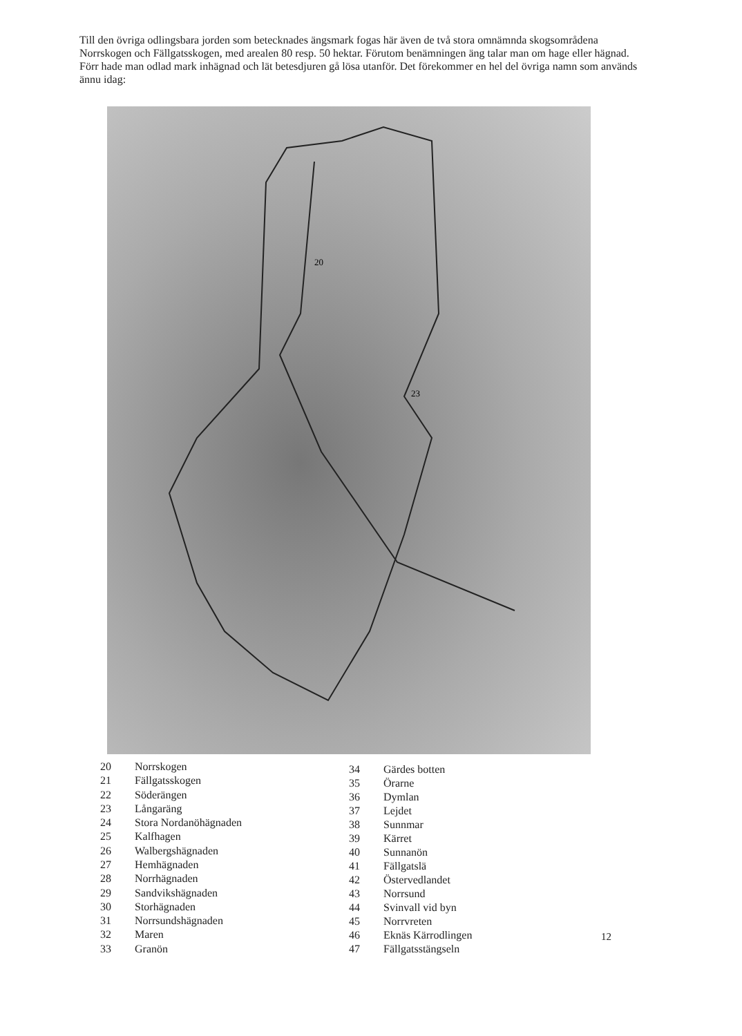Till den övriga odlingsbara jorden som betecknades ängsmark fogas här även de två stora omnämnda skogsområdena Norrskogen och Fällgatsskogen, med arealen 80 resp. 50 hektar. Förutom benämningen äng talar man om hage eller hägnad. Förr hade man odlad mark inhägnad och lät betesdjuren gå lösa utanför. Det förekommer en hel del övriga namn som används ännu idag:
20
23
| 20 | Norrskogen |
| 21 | Fällgatsskogen |
| 22 | Söderängen |
| 23 | Långaräng |
| 24 | Stora Nordanöhägnaden |
| 25 | Kalfhagen |
| 26 | Walbergshägnaden |
| 27 | Hemhägnaden |
| 28 | Norrhägnaden |
| 29 | Sandvikshägnaden |
| 30 | Storhägnaden |
| 31 | Norrsundshägnaden |
| 32 | Maren |
| 33 | Granön |
| 34 | Gärdes botten |
| 35 | Örarne |
| 36 | Dymlan |
| 37 | Lejdet |
| 38 | Sunnmar |
| 39 | Kärret |
| 40 | Sunnanön |
| 41 | Fällgatslä |
| 42 | Östervedlandet |
| 43 | Norrsund |
| 44 | Svinvall vid byn |
| 45 | Norrvreten |
| 46 | Eknäs Kärrodlingen |
| 47 | Fällgatsstängseln |
12